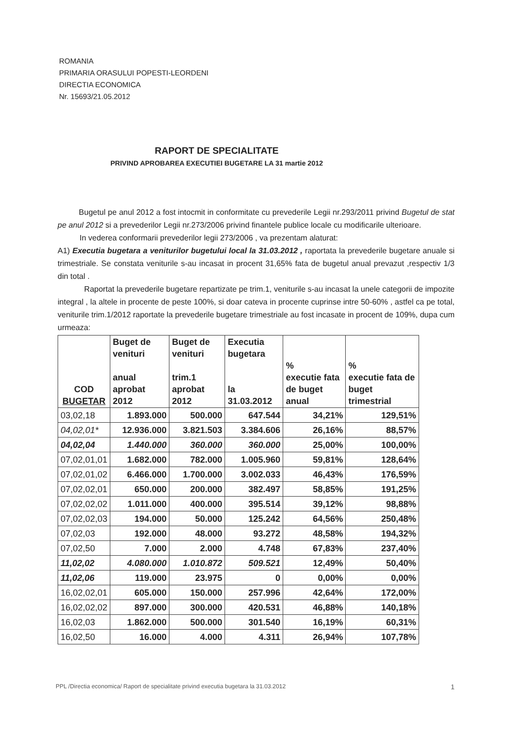ROMANIA
PRIMARIA ORASULUI POPESTI-LEORDENI
DIRECTIA ECONOMICA
Nr. 15693/21.05.2012
RAPORT DE SPECIALITATE
PRIVIND APROBAREA EXECUTIEI BUGETARE LA 31 martie 2012
Bugetul pe anul 2012 a fost intocmit in conformitate cu prevederile Legii nr.293/2011 privind Bugetul de stat pe anul 2012 si a prevederilor Legii nr.273/2006 privind finantele publice locale cu modificarile ulterioare.
In vederea conformarii prevederilor legii 273/2006 , va prezentam alaturat:
A1) Executia bugetara a veniturilor bugetului local la 31.03.2012 , raportata la prevederile bugetare anuale si trimestriale. Se constata veniturile s-au incasat in procent 31,65% fata de bugetul anual prevazut ,respectiv 1/3 din total .
Raportat la prevederile bugetare repartizate pe trim.1, veniturile s-au incasat la unele categorii de impozite integral , la altele in procente de peste 100%, si doar cateva in procente cuprinse intre 50-60% , astfel ca pe total, veniturile trim.1/2012 raportate la prevederile bugetare trimestriale au fost incasate in procent de 109%, dupa cum urmeaza:
| COD BUGETAR | Buget de venituri anual aprobat 2012 | Buget de venituri trim.1 aprobat 2012 | Executia bugetara la 31.03.2012 | % executie fata de buget anual | % executie fata de buget trimestrial |
| --- | --- | --- | --- | --- | --- |
| 03,02,18 | 1.893.000 | 500.000 | 647.544 | 34,21% | 129,51% |
| 04,02,01* | 12.936.000 | 3.821.503 | 3.384.606 | 26,16% | 88,57% |
| 04,02,04 | 1.440.000 | 360.000 | 360.000 | 25,00% | 100,00% |
| 07,02,01,01 | 1.682.000 | 782.000 | 1.005.960 | 59,81% | 128,64% |
| 07,02,01,02 | 6.466.000 | 1.700.000 | 3.002.033 | 46,43% | 176,59% |
| 07,02,02,01 | 650.000 | 200.000 | 382.497 | 58,85% | 191,25% |
| 07,02,02,02 | 1.011.000 | 400.000 | 395.514 | 39,12% | 98,88% |
| 07,02,02,03 | 194.000 | 50.000 | 125.242 | 64,56% | 250,48% |
| 07,02,03 | 192.000 | 48.000 | 93.272 | 48,58% | 194,32% |
| 07,02,50 | 7.000 | 2.000 | 4.748 | 67,83% | 237,40% |
| 11,02,02 | 4.080.000 | 1.010.872 | 509.521 | 12,49% | 50,40% |
| 11,02,06 | 119.000 | 23.975 | 0 | 0,00% | 0,00% |
| 16,02,02,01 | 605.000 | 150.000 | 257.996 | 42,64% | 172,00% |
| 16,02,02,02 | 897.000 | 300.000 | 420.531 | 46,88% | 140,18% |
| 16,02,03 | 1.862.000 | 500.000 | 301.540 | 16,19% | 60,31% |
| 16,02,50 | 16.000 | 4.000 | 4.311 | 26,94% | 107,78% |
PPL /Directia economica/ Raport de specialitate privind executia bugetara la 31.03.2012 1